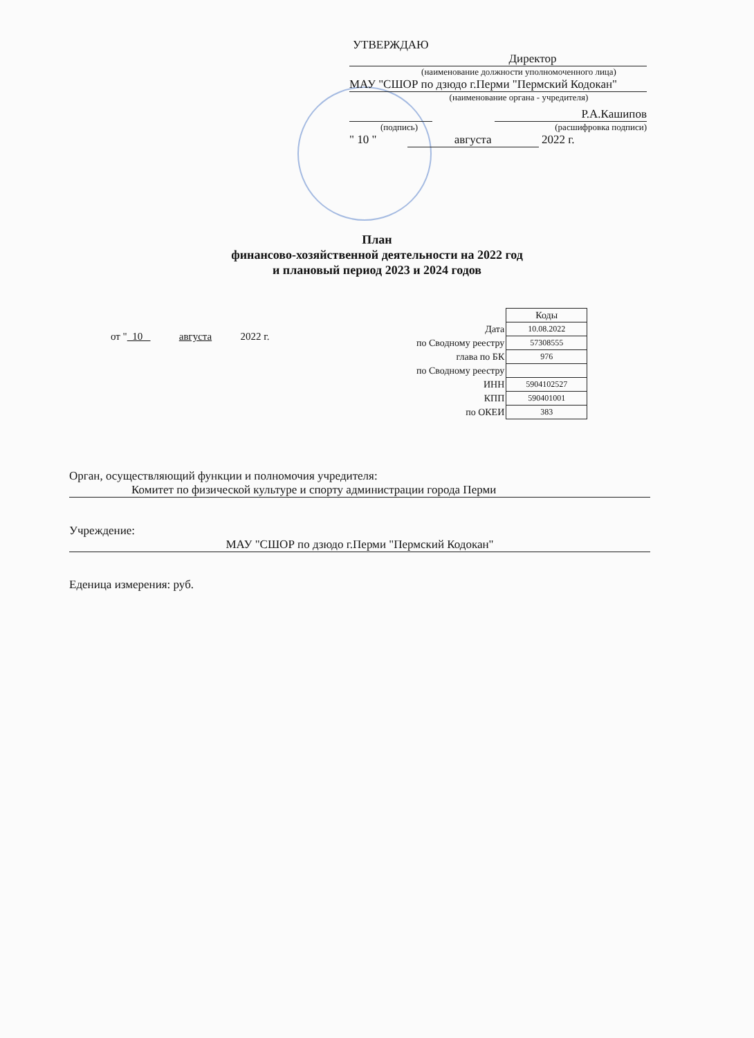УТВЕРЖДАЮ
Директор
(наименование должности уполномоченного лица)
МАУ "СШОР по дзюдо г.Перми "Пермский Кодокан"
(наименование органа - учредителя)
Р.А.Кашипов
(подпись) (расшифровка подписи)
" 10 " августа 2022 г.
План
финансово-хозяйственной деятельности на 2022 год
и плановый период 2023 и 2024 годов
от " 10 августа 2022 г.
| | Коды |
| Дата | 10.08.2022 |
| по Сводному реестру | 57308555 |
| глава по БК | 976 |
| по Сводному реестру | |
| ИНН | 5904102527 |
| КПП | 590401001 |
| по ОКЕИ | 383 |
Орган, осуществляющий функции и полномочия учредителя:
Комитет по физической культуре и спорту администрации города Перми
Учреждение:
МАУ "СШОР по дзюдо г.Перми "Пермский Кодокан"
Еденица измерения: руб.